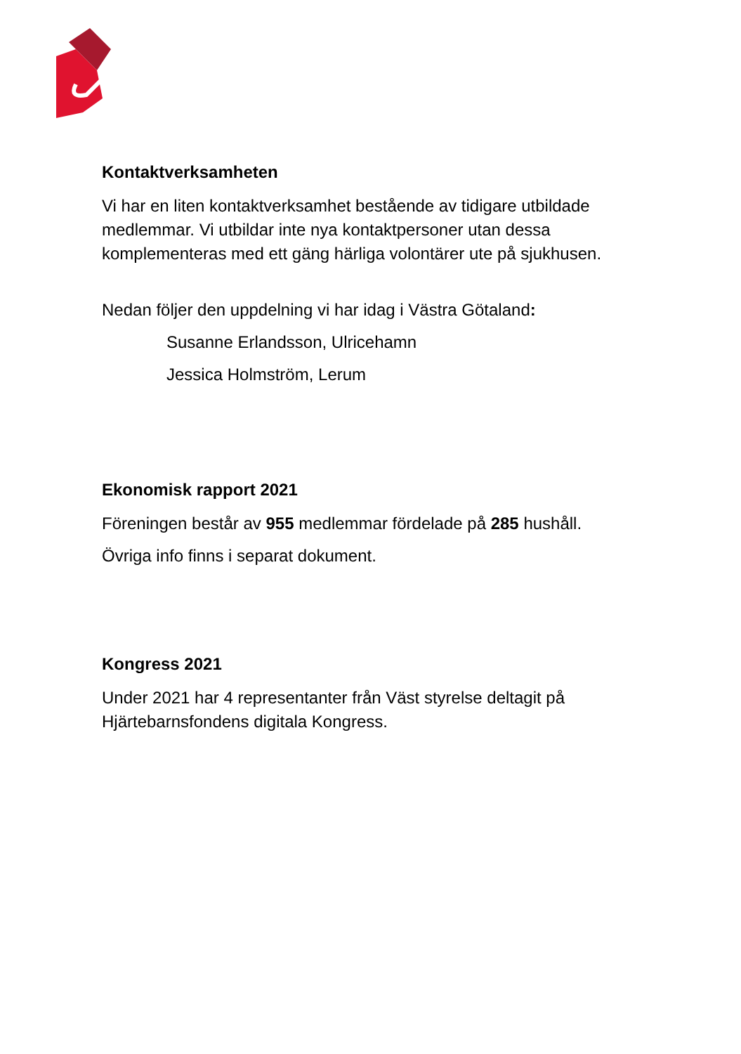Kontaktverksamheten
Vi har en liten kontaktverksamhet bestående av tidigare utbildade medlemmar. Vi utbildar inte nya kontaktpersoner utan dessa komplementeras med ett gäng härliga volontärer ute på sjukhusen.
Nedan följer den uppdelning vi har idag i Västra Götaland:
Susanne Erlandsson, Ulricehamn
Jessica Holmström, Lerum
Ekonomisk rapport 2021
Föreningen består av 955 medlemmar fördelade på 285 hushåll.
Övriga info finns i separat dokument.
Kongress 2021
Under 2021 har 4 representanter från Väst styrelse deltagit på Hjärtebarnsfondens digitala Kongress.